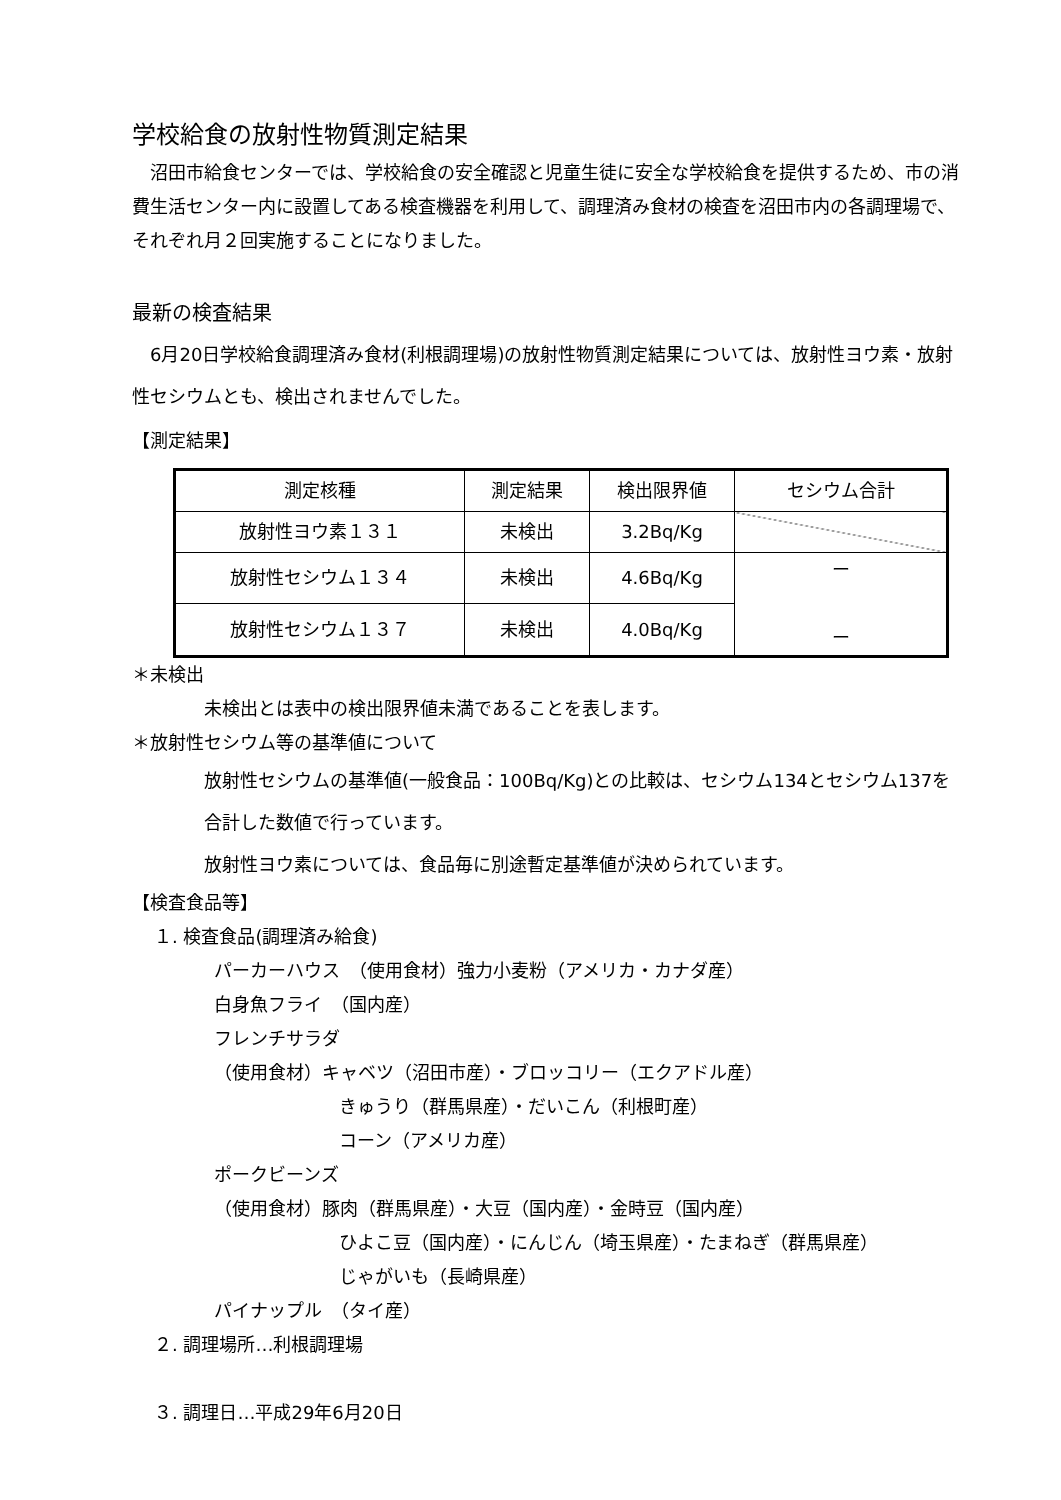学校給食の放射性物質測定結果
　沼田市給食センターでは、学校給食の安全確認と児童生徒に安全な学校給食を提供するため、市の消費生活センター内に設置してある検査機器を利用して、調理済み食材の検査を沼田市内の各調理場で、それぞれ月２回実施することになりました。
最新の検査結果
　6月20日学校給食調理済み食材(利根調理場)の放射性物質測定結果については、放射性ヨウ素・放射性セシウムとも、検出されませんでした。
【測定結果】
| 測定核種 | 測定結果 | 検出限界値 | セシウム合計 |
| --- | --- | --- | --- |
| 放射性ヨウ素１３１ | 未検出 | 3.2Bq/Kg | |
| 放射性セシウム１３４ | 未検出 | 4.6Bq/Kg | ー ー |
| 放射性セシウム１３７ | 未検出 | 4.0Bq/Kg | |
＊未検出
未検出とは表中の検出限界値未満であることを表します。
＊放射性セシウム等の基準値について
放射性セシウムの基準値(一般食品：100Bq/Kg)との比較は、セシウム134とセシウム137を合計した数値で行っています。
放射性ヨウ素については、食品毎に別途暫定基準値が決められています。
【検査食品等】
１. 検査食品(調理済み給食)
パーカーハウス　（使用食材）強力小麦粉（アメリカ・カナダ産）
白身魚フライ　（国内産）
フレンチサラダ
（使用食材）キャベツ（沼田市産）・ブロッコリー（エクアドル産）
きゅうり（群馬県産）・だいこん（利根町産）
コーン（アメリカ産）
ポークビーンズ
（使用食材）豚肉（群馬県産）・大豆（国内産）・金時豆（国内産）
ひよこ豆（国内産）・にんじん（埼玉県産）・たまねぎ（群馬県産）
じゃがいも（長崎県産）
パイナップル　（タイ産）
２. 調理場所…利根調理場
３. 調理日…平成29年6月20日